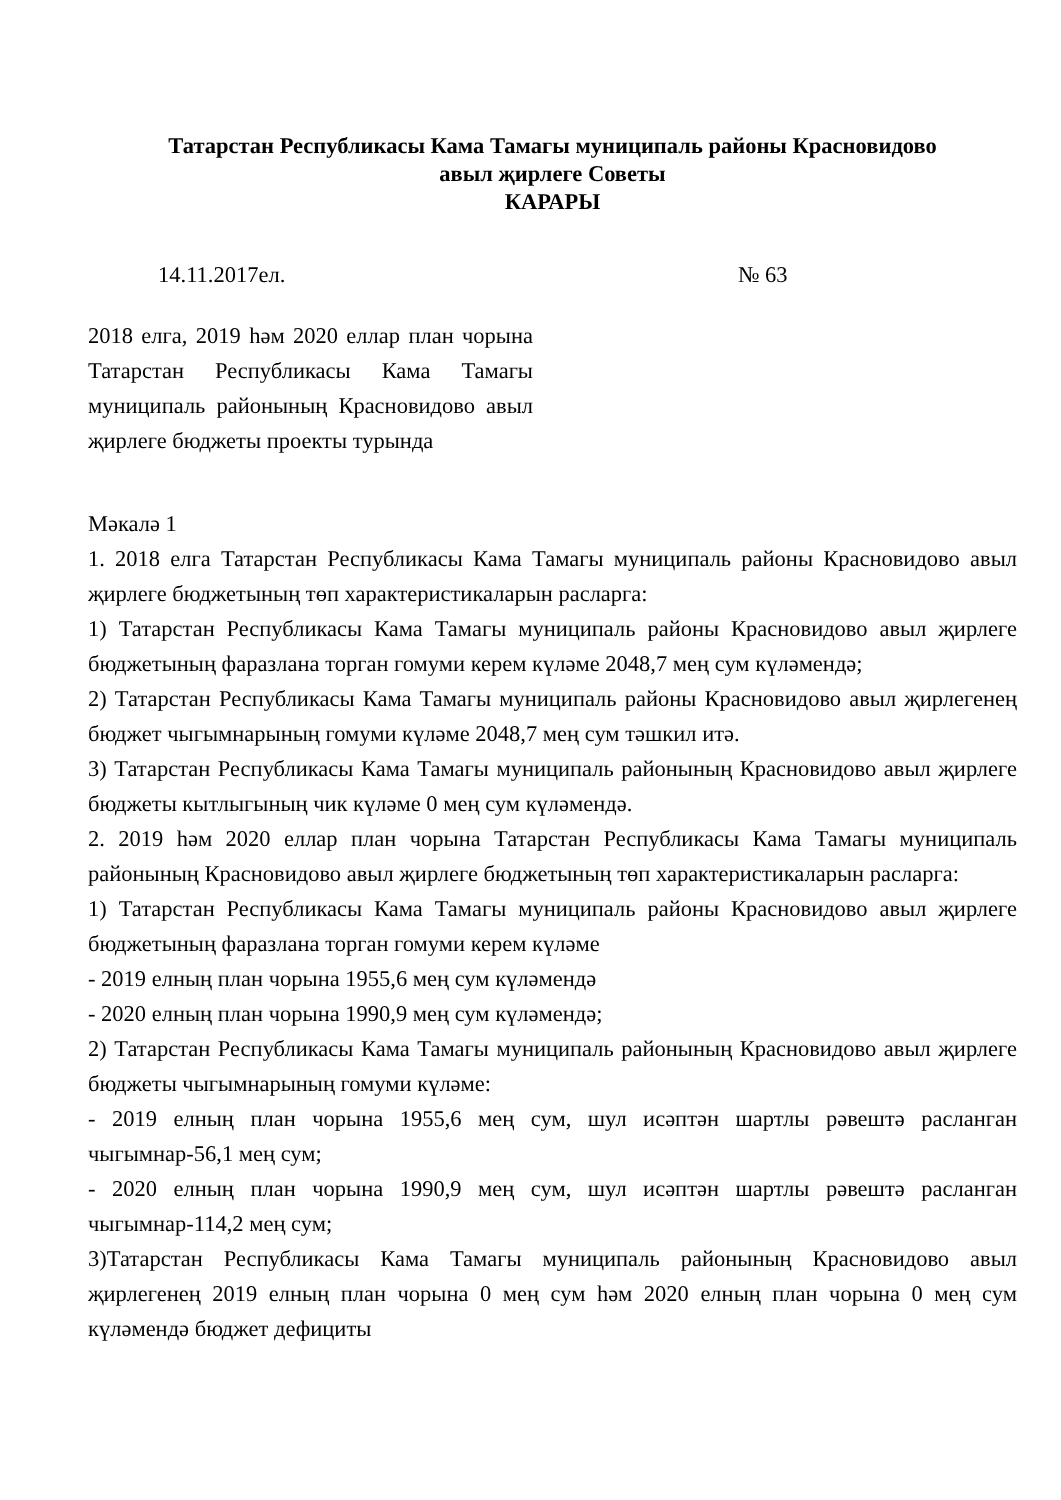Татарстан Республикасы Кама Тамагы муниципаль районы Красновидово
авыл җирлеге Советы
КАРАРЫ
14.11.2017ел. № 63
2018 елга, 2019 һәм 2020 еллар план чорына Татарстан Республикасы Кама Тамагы муниципаль районының Красновидово авыл җирлеге бюджеты проекты турында
Мәкалә 1
1. 2018 елга Татарстан Республикасы Кама Тамагы муниципаль районы Красновидово авыл җирлеге бюджетының төп характеристикаларын расларга:
1) Татарстан Республикасы Кама Тамагы муниципаль районы Красновидово авыл җирлеге бюджетының фаразлана торган гомуми керем күләме 2048,7 мең сум күләмендә;
2) Татарстан Республикасы Кама Тамагы муниципаль районы Красновидово авыл җирлегенең бюджет чыгымнарының гомуми күләме 2048,7 мең сум тәшкил итә.
3) Татарстан Республикасы Кама Тамагы муниципаль районының Красновидово авыл җирлеге бюджеты кытлыгының чик күләме 0 мең сум күләмендә.
2. 2019 һәм 2020 еллар план чорына Татарстан Республикасы Кама Тамагы муниципаль районының Красновидово авыл җирлеге бюджетының төп характеристикаларын расларга:
1) Татарстан Республикасы Кама Тамагы муниципаль районы Красновидово авыл җирлеге бюджетының фаразлана торган гомуми керем күләме
- 2019 елның план чорына 1955,6 мең сум күләмендә
- 2020 елның план чорына 1990,9 мең сум күләмендә;
2) Татарстан Республикасы Кама Тамагы муниципаль районының Красновидово авыл җирлеге бюджеты чыгымнарының гомуми күләме:
- 2019 елның план чорына 1955,6 мең сум, шул исәптән шартлы рәвештә расланган чыгымнар-56,1 мең сум;
- 2020 елның план чорына 1990,9 мең сум, шул исәптән шартлы рәвештә расланган чыгымнар-114,2 мең сум;
3)Татарстан Республикасы Кама Тамагы муниципаль районының Красновидово авыл җирлегенең 2019 елның план чорына 0 мең сум һәм 2020 елның план чорына 0 мең сум күләмендә бюджет дефициты